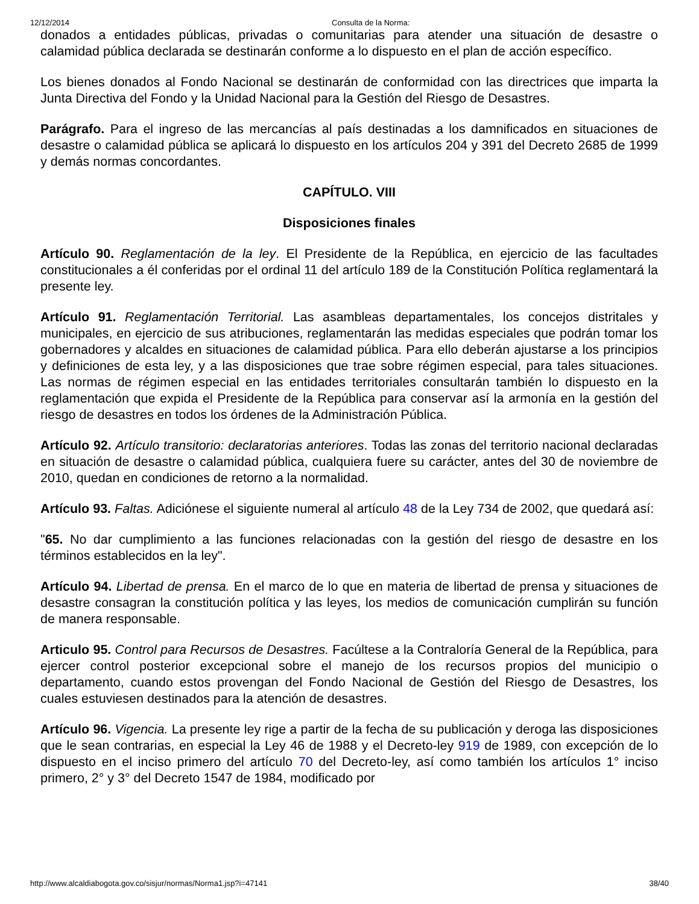12/12/2014 Consulta de la Norma:
donados a entidades públicas, privadas o comunitarias para atender una situación de desastre o calamidad pública declarada se destinarán conforme a lo dispuesto en el plan de acción específico.
Los bienes donados al Fondo Nacional se destinarán de conformidad con las directrices que imparta la Junta Directiva del Fondo y la Unidad Nacional para la Gestión del Riesgo de Desastres.
Parágrafo. Para el ingreso de las mercancías al país destinadas a los damnificados en situaciones de desastre o calamidad pública se aplicará lo dispuesto en los artículos 204 y 391 del Decreto 2685 de 1999 y demás normas concordantes.
CAPÍTULO. VIII
Disposiciones finales
Artículo 90. Reglamentación de la ley. El Presidente de la República, en ejercicio de las facultades constitucionales a él conferidas por el ordinal 11 del artículo 189 de la Constitución Política reglamentará la presente ley.
Artículo 91. Reglamentación Territorial. Las asambleas departamentales, los concejos distritales y municipales, en ejercicio de sus atribuciones, reglamentarán las medidas especiales que podrán tomar los gobernadores y alcaldes en situaciones de calamidad pública. Para ello deberán ajustarse a los principios y definiciones de esta ley, y a las disposiciones que trae sobre régimen especial, para tales situaciones. Las normas de régimen especial en las entidades territoriales consultarán también lo dispuesto en la reglamentación que expida el Presidente de la República para conservar así la armonía en la gestión del riesgo de desastres en todos los órdenes de la Administración Pública.
Artículo 92. Artículo transitorio: declaratorias anteriores. Todas las zonas del territorio nacional declaradas en situación de desastre o calamidad pública, cualquiera fuere su carácter, antes del 30 de noviembre de 2010, quedan en condiciones de retorno a la normalidad.
Artículo 93. Faltas. Adiciónese el siguiente numeral al artículo 48 de la Ley 734 de 2002, que quedará así:
"65. No dar cumplimiento a las funciones relacionadas con la gestión del riesgo de desastre en los términos establecidos en la ley".
Artículo 94. Libertad de prensa. En el marco de lo que en materia de libertad de prensa y situaciones de desastre consagran la constitución política y las leyes, los medios de comunicación cumplirán su función de manera responsable.
Articulo 95. Control para Recursos de Desastres. Facúltese a la Contraloría General de la República, para ejercer control posterior excepcional sobre el manejo de los recursos propios del municipio o departamento, cuando estos provengan del Fondo Nacional de Gestión del Riesgo de Desastres, los cuales estuviesen destinados para la atención de desastres.
Artículo 96. Vigencia. La presente ley rige a partir de la fecha de su publicación y deroga las disposiciones que le sean contrarias, en especial la Ley 46 de 1988 y el Decreto-ley 919 de 1989, con excepción de lo dispuesto en el inciso primero del artículo 70 del Decreto-ley, así como también los artículos 1° inciso primero, 2° y 3° del Decreto 1547 de 1984, modificado por
http://www.alcaldiabogota.gov.co/sisjur/normas/Norma1.jsp?i=47141 38/40